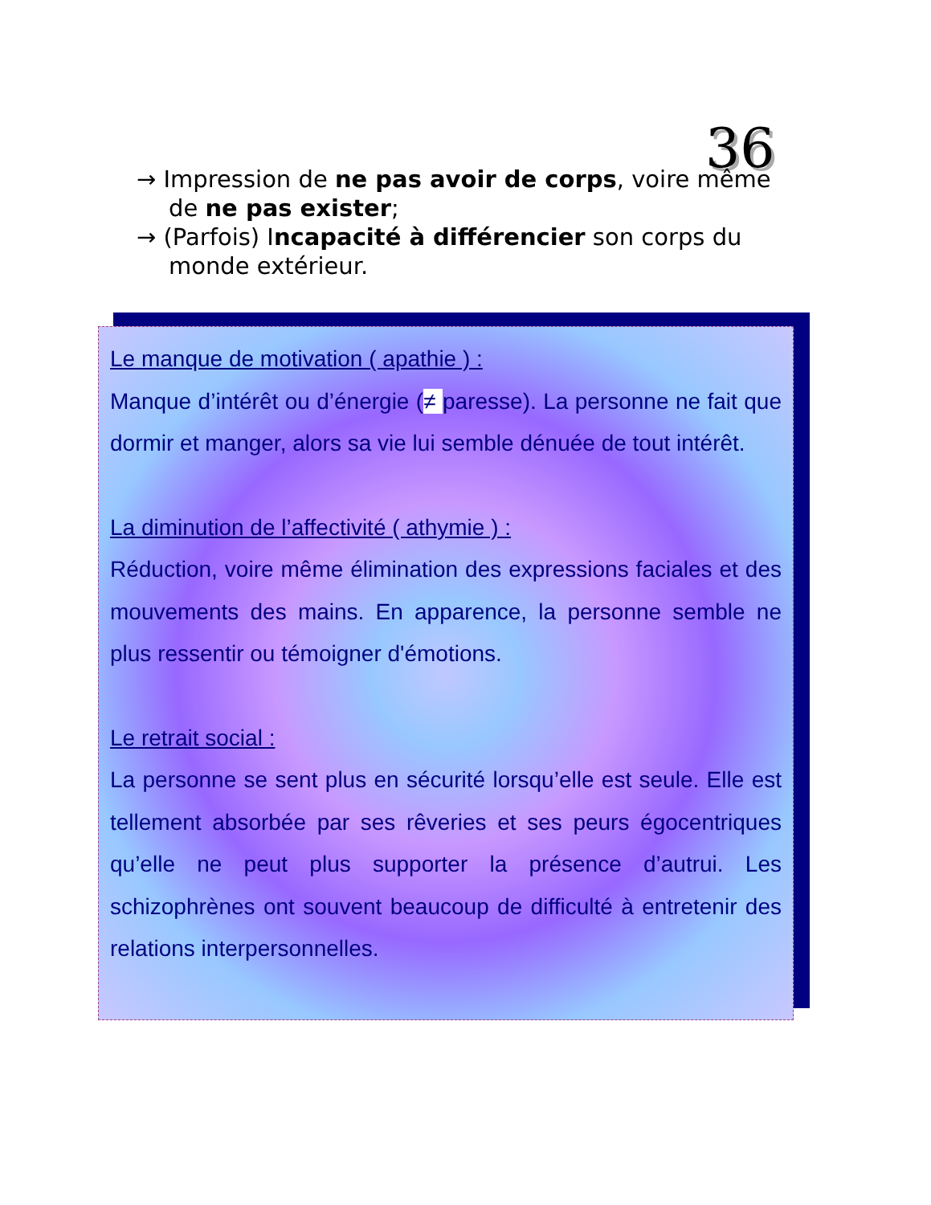36
→ Impression de ne pas avoir de corps, voire même de ne pas exister;
→ (Parfois) Incapacité à différencier son corps du monde extérieur.
Le manque de motivation ( apathie ) :
Manque d’intérêt ou d’énergie (≠ paresse). La personne ne fait que dormir et manger, alors sa vie lui semble dénuée de tout intérêt.
La diminution de l’affectivité ( athymie ) :
Réduction, voire même élimination des expressions faciales et des mouvements des mains. En apparence, la personne semble ne plus ressentir ou témoigner d'émotions.
Le retrait social :
La personne se sent plus en sécurité lorsqu’elle est seule. Elle est tellement absorbée par ses rêveries et ses peurs égocentriques qu’elle ne peut plus supporter la présence d’autrui. Les schizophrènes ont souvent beaucoup de difficulté à entretenir des relations interpersonnelles.